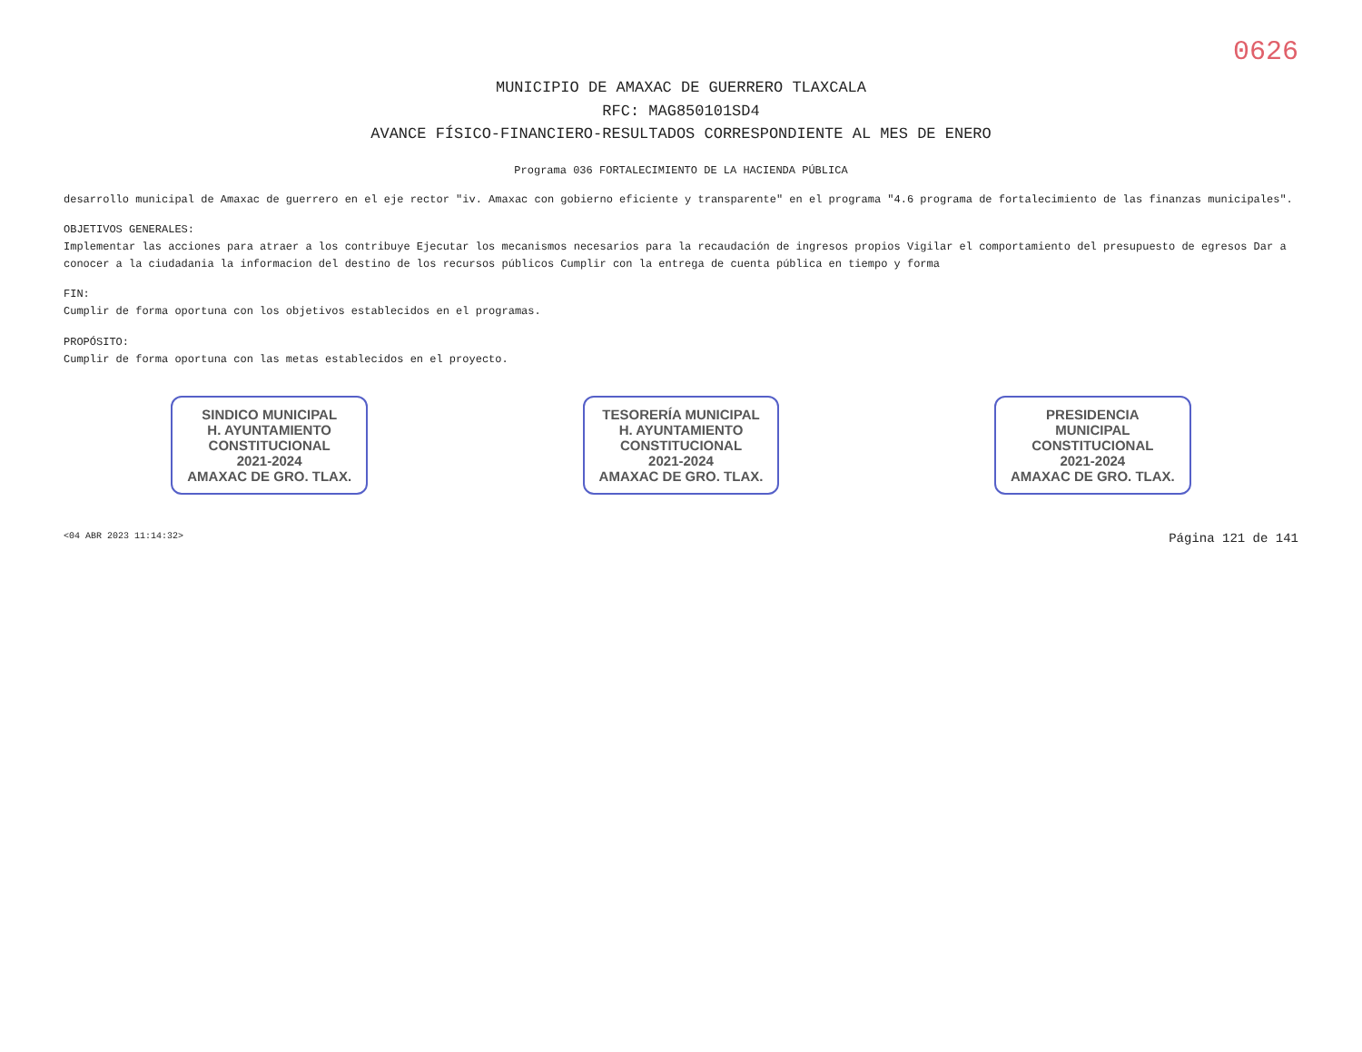0626
MUNICIPIO DE AMAXAC DE GUERRERO TLAXCALA
RFC: MAG850101SD4
AVANCE FÍSICO-FINANCIERO-RESULTADOS CORRESPONDIENTE AL MES DE ENERO
Programa 036 FORTALECIMIENTO DE LA HACIENDA PÚBLICA
desarrollo municipal de Amaxac de guerrero en el eje rector "iv. Amaxac con gobierno eficiente y transparente" en el programa "4.6 programa de fortalecimiento de las finanzas municipales".
OBJETIVOS GENERALES:
Implementar las acciones para atraer a los contribuye Ejecutar los mecanismos necesarios para la recaudación de ingresos propios Vigilar el comportamiento del presupuesto de egresos Dar a conocer a la ciudadania la informacion del destino de los recursos públicos Cumplir con la entrega de cuenta pública en tiempo y forma
FIN:
Cumplir de forma oportuna con los objetivos establecidos en el programas.
PROPÓSITO:
Cumplir de forma oportuna con las metas establecidos en el proyecto.
SINDICO MUNICIPAL
H. AYUNTAMIENTO
CONSTITUCIONAL
2021-2024
AMAXAC DE GRO. TLAX.
TESORERÍA MUNICIPAL
H. AYUNTAMIENTO
CONSTITUCIONAL
2021-2024
AMAXAC DE GRO. TLAX.
PRESIDENCIA
MUNICIPAL
CONSTITUCIONAL
2021-2024
AMAXAC DE GRO. TLAX.
<04 ABR 2023 11:14:32> Página 121 de 141